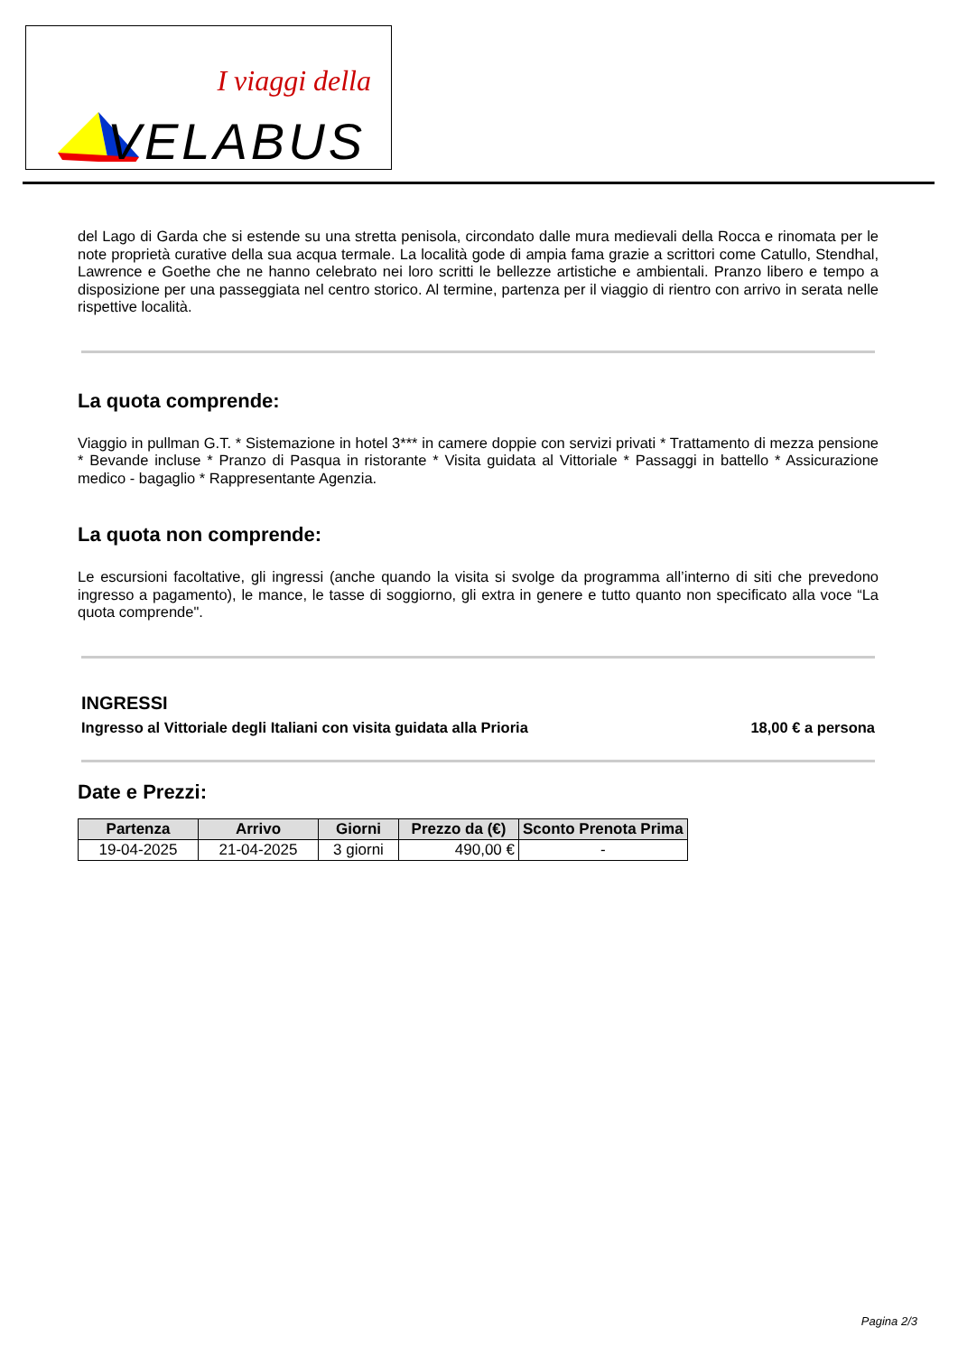I viaggi della
VELABUS
del Lago di Garda che si estende su una stretta penisola, circondato dalle mura medievali della Rocca e rinomata per le note proprietà curative della sua acqua termale. La località gode di ampia fama grazie a scrittori come Catullo, Stendhal, Lawrence e Goethe che ne hanno celebrato nei loro scritti le bellezze artistiche e ambientali. Pranzo libero e tempo a disposizione per una passeggiata nel centro storico. Al termine, partenza per il viaggio di rientro con arrivo in serata nelle rispettive località.
La quota comprende:
Viaggio in pullman G.T. * Sistemazione in hotel 3*** in camere doppie con servizi privati * Trattamento di mezza pensione * Bevande incluse * Pranzo di Pasqua in ristorante * Visita guidata al Vittoriale * Passaggi in battello * Assicurazione medico - bagaglio * Rappresentante Agenzia.
La quota non comprende:
Le escursioni facoltative, gli ingressi (anche quando la visita si svolge da programma all’interno di siti che prevedono ingresso a pagamento), le mance, le tasse di soggiorno, gli extra in genere e tutto quanto non specificato alla voce “La quota comprende".
INGRESSI
Ingresso al Vittoriale degli Italiani con visita guidata alla Prioria 18,00 € a persona
Date e Prezzi:
| Partenza | Arrivo | Giorni | Prezzo da (€) | Sconto Prenota Prima |
| --- | --- | --- | --- | --- |
| 19-04-2025 | 21-04-2025 | 3 giorni | 490,00 € | - |
Pagina 2/3